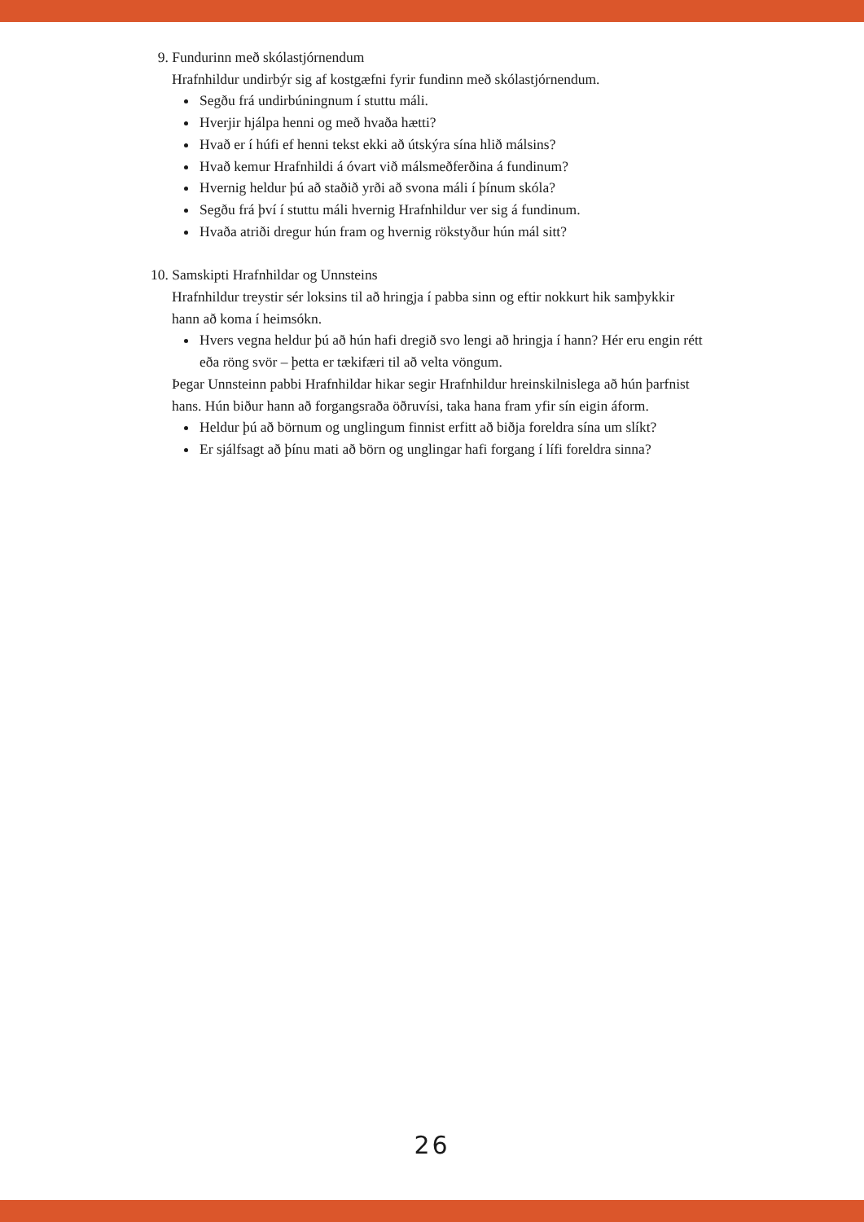9. Fundurinn með skólastjórnendum
Hrafnhildur undirbýr sig af kostgæfni fyrir fundinn með skólastjórnendum.
Segðu frá undirbúningnum í stuttu máli.
Hverjir hjálpa henni og með hvaða hætti?
Hvað er í húfi ef henni tekst ekki að útskýra sína hlið málsins?
Hvað kemur Hrafnhildi á óvart við málsmeðferðina á fundinum?
Hvernig heldur þú að staðið yrði að svona máli í þínum skóla?
Segðu frá því í stuttu máli hvernig Hrafnhildur ver sig á fundinum.
Hvaða atriði dregur hún fram og hvernig rökstyður hún mál sitt?
10. Samskipti Hrafnhildar og Unnsteins
Hrafnhildur treystir sér loksins til að hringja í pabba sinn og eftir nokkurt hik samþykkir hann að koma í heimsókn.
Hvers vegna heldur þú að hún hafi dregið svo lengi að hringja í hann? Hér eru engin rétt eða röng svör – þetta er tækifæri til að velta vöngum.
Þegar Unnsteinn pabbi Hrafnhildar hikar segir Hrafnhildur hreinskilnislega að hún þarfnist hans. Hún biður hann að forgangsraða öðruvísi, taka hana fram yfir sín eigin áform.
Heldur þú að börnum og unglingum finnist erfitt að biðja foreldra sína um slíkt?
Er sjálfsagt að þínu mati að börn og unglingar hafi forgang í lífi foreldra sinna?
26